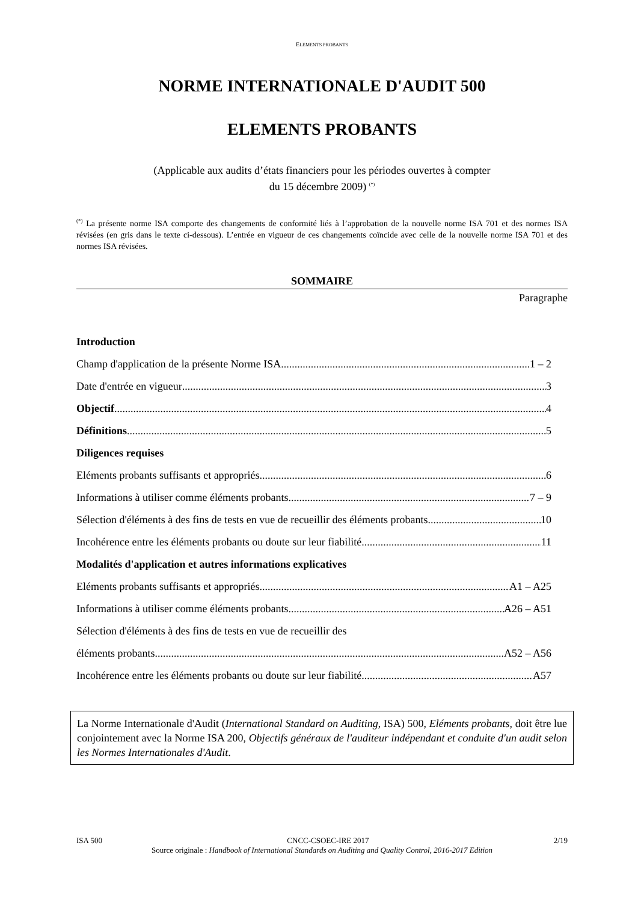ELEMENTS PROBANTS
NORME INTERNATIONALE D'AUDIT 500
ELEMENTS PROBANTS
(Applicable aux audits d’états financiers pour les périodes ouvertes à compter
du 15 décembre 2009) <sup>(*)</sup>
<sup>(*)</sup> La présente norme ISA comporte des changements de conformité liés à l’approbation de la nouvelle norme ISA 701 et des normes ISA révisées (en gris dans le texte ci-dessous). L’entrée en vigueur de ces changements coïncide avec celle de la nouvelle norme ISA 701 et des normes ISA révisées.
SOMMAIRE
Paragraphe
Introduction
Champ d'application de la présente Norme ISA 1 – 2
Date d'entrée en vigueur 3
Objectif 4
Définitions 5
Diligences requises
Eléments probants suffisants et appropriés 6
Informations à utiliser comme éléments probants 7 – 9
Sélection d'éléments à des fins de tests en vue de recueillir des éléments probants 10
Incohérence entre les éléments probants ou doute sur leur fiabilité 11
Modalités d'application et autres informations explicatives
Eléments probants suffisants et appropriés A1 – A25
Informations à utiliser comme éléments probants A26 – A51
Sélection d'éléments à des fins de tests en vue de recueillir des
éléments probants A52 – A56
Incohérence entre les éléments probants ou doute sur leur fiabilité A57
La Norme Internationale d'Audit (International Standard on Auditing, ISA) 500, Eléments probants, doit être lue conjointement avec la Norme ISA 200, Objectifs généraux de l'auditeur indépendant et conduite d'un audit selon les Normes Internationales d'Audit.
ISA 500 CNCC-CSOEC-IRE 2017 2/19
Source originale : Handbook of International Standards on Auditing and Quality Control, 2016-2017 Edition